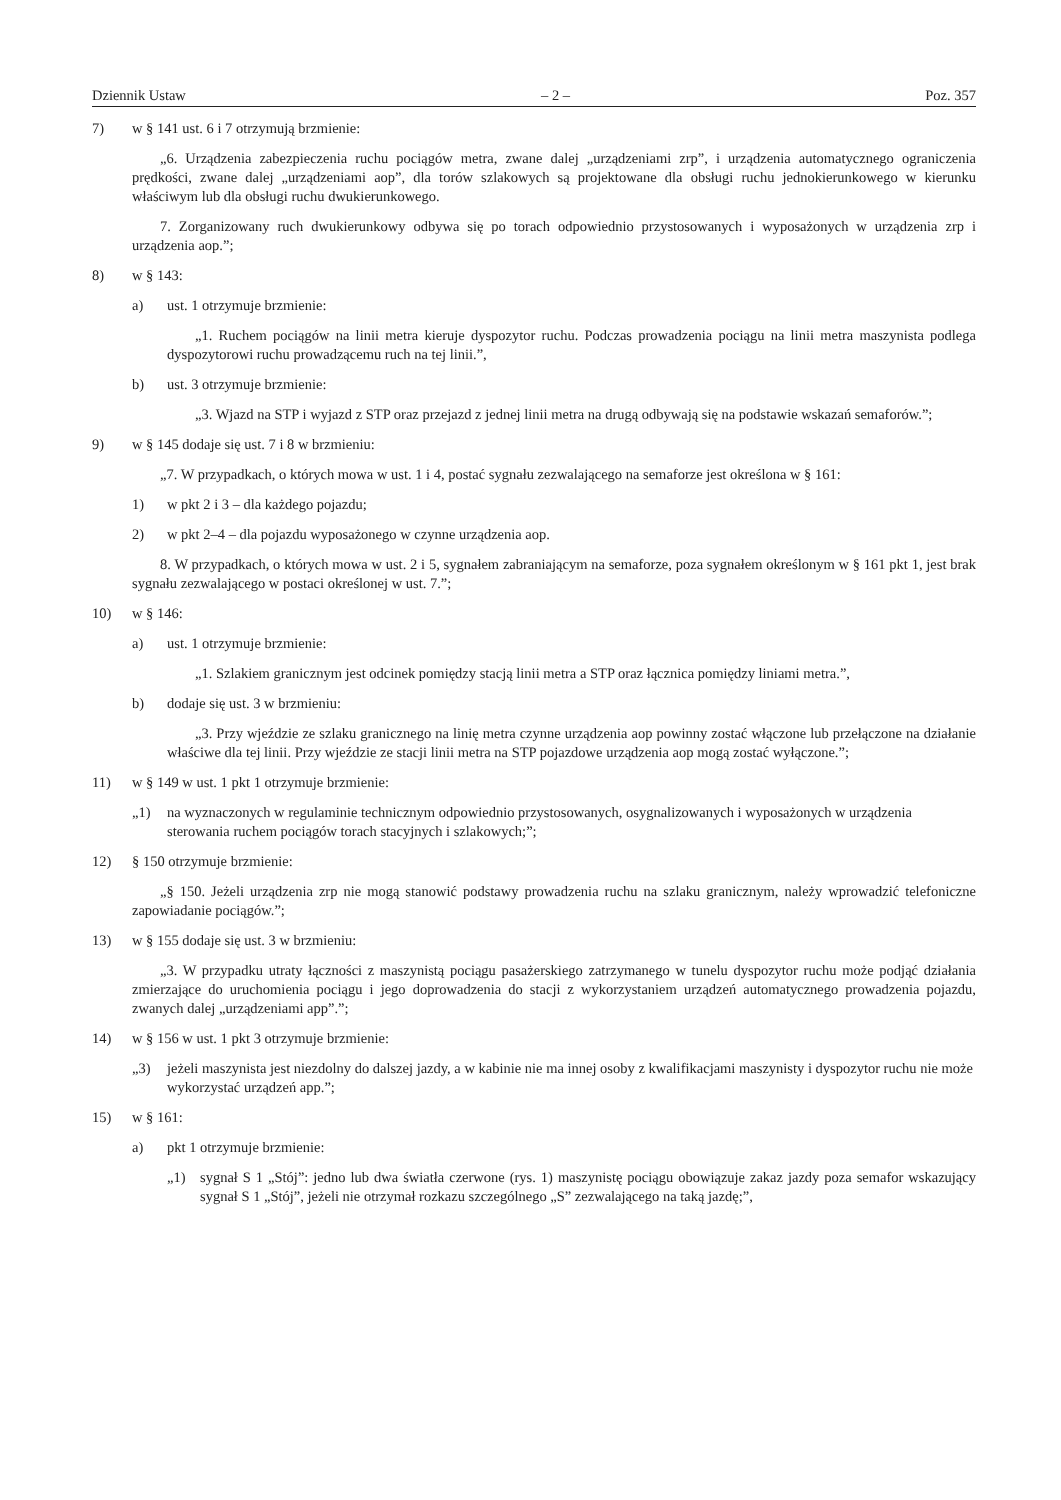Dziennik Ustaw – 2 – Poz. 357
7) w § 141 ust. 6 i 7 otrzymują brzmienie:
„6. Urządzenia zabezpieczenia ruchu pociągów metra, zwane dalej „urządzeniami zrp”, i urządzenia automatycznego ograniczenia prędkości, zwane dalej „urządzeniami aop”, dla torów szlakowych są projektowane dla obsługi ruchu jednokierunkowego w kierunku właściwym lub dla obsługi ruchu dwukierunkowego.
7. Zorganizowany ruch dwukierunkowy odbywa się po torach odpowiednio przystosowanych i wyposażonych w urządzenia zrp i urządzenia aop.”;
8) w § 143:
a) ust. 1 otrzymuje brzmienie:
„1. Ruchem pociągów na linii metra kieruje dyspozytor ruchu. Podczas prowadzenia pociągu na linii metra maszynista podlega dyspozytorowi ruchu prowadzącemu ruch na tej linii.”,
b) ust. 3 otrzymuje brzmienie:
„3. Wjazd na STP i wyjazd z STP oraz przejazd z jednej linii metra na drugą odbywają się na podstawie wskazań semaforów.”;
9) w § 145 dodaje się ust. 7 i 8 w brzmieniu:
„7. W przypadkach, o których mowa w ust. 1 i 4, postać sygnału zezwalającego na semaforze jest określona w § 161:
1) w pkt 2 i 3 – dla każdego pojazdu;
2) w pkt 2–4 – dla pojazdu wyposażonego w czynne urządzenia aop.
8. W przypadkach, o których mowa w ust. 2 i 5, sygnałem zabraniającym na semaforze, poza sygnałem określonym w § 161 pkt 1, jest brak sygnału zezwalającego w postaci określonej w ust. 7.”;
10) w § 146:
a) ust. 1 otrzymuje brzmienie:
„1. Szlakiem granicznym jest odcinek pomiędzy stacją linii metra a STP oraz łącznica pomiędzy liniami metra.”,
b) dodaje się ust. 3 w brzmieniu:
„3. Przy wjeździe ze szlaku granicznego na linię metra czynne urządzenia aop powinny zostać włączone lub przełączone na działanie właściwe dla tej linii. Przy wjeździe ze stacji linii metra na STP pojazdowe urządzenia aop mogą zostać wyłączone.”;
11) w § 149 w ust. 1 pkt 1 otrzymuje brzmienie:
„1) na wyznaczonych w regulaminie technicznym odpowiednio przystosowanych, osygnalizowanych i wyposażonych w urządzenia sterowania ruchem pociągów torach stacyjnych i szlakowych;”;
12) § 150 otrzymuje brzmienie:
„§ 150. Jeżeli urządzenia zrp nie mogą stanowić podstawy prowadzenia ruchu na szlaku granicznym, należy wprowadzić telefoniczne zapowiadanie pociągów.”;
13) w § 155 dodaje się ust. 3 w brzmieniu:
„3. W przypadku utraty łączności z maszynistą pociągu pasażerskiego zatrzymanego w tunelu dyspozytor ruchu może podjąć działania zmierzające do uruchomienia pociągu i jego doprowadzenia do stacji z wykorzystaniem urządzeń automatycznego prowadzenia pojazdu, zwanych dalej „urządzeniami app”.”;
14) w § 156 w ust. 1 pkt 3 otrzymuje brzmienie:
„3) jeżeli maszynista jest niezdolny do dalszej jazdy, a w kabinie nie ma innej osoby z kwalifikacjami maszynisty i dyspozytor ruchu nie może wykorzystać urządzeń app.”;
15) w § 161:
a) pkt 1 otrzymuje brzmienie:
„1) sygnał S 1 „Stój”: jedno lub dwa światła czerwone (rys. 1) maszynistę pociągu obowiązuje zakaz jazdy poza semafor wskazujący sygnał S 1 „Stój”, jeżeli nie otrzymał rozkazu szczególnego „S” zezwalającego na taką jazdę;”,